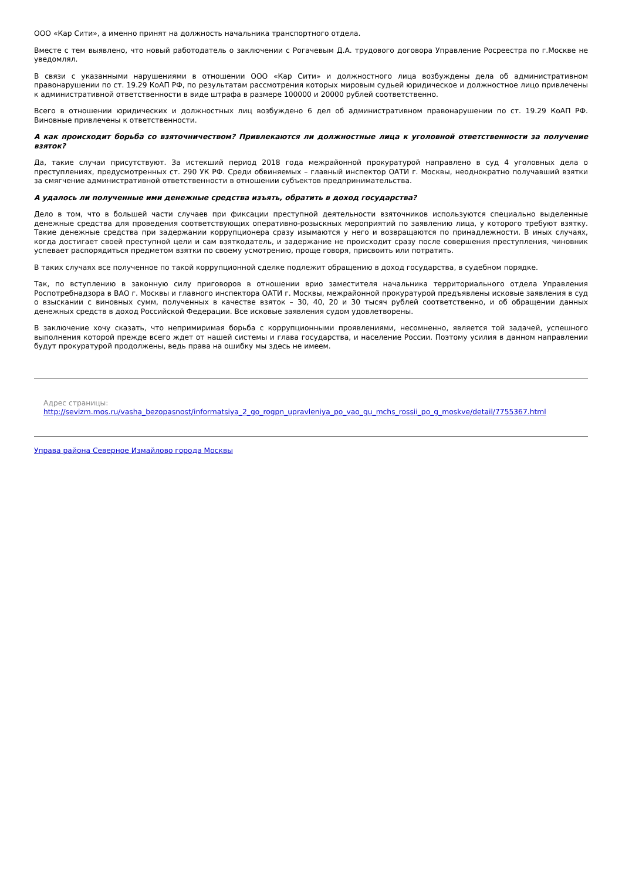ООО «Кар Сити», а именно принят на должность начальника транспортного отдела.
Вместе с тем выявлено, что новый работодатель о заключении с Рогачевым Д.А. трудового договора Управление Росреестра по г.Москве не уведомлял.
В связи с указанными нарушениями в отношении ООО «Кар Сити» и должностного лица возбуждены дела об административном правонарушении по ст. 19.29 КоАП РФ, по результатам рассмотрения которых мировым судьей юридическое и должностное лицо привлечены к административной ответственности в виде штрафа в размере 100000 и 20000 рублей соответственно.
Всего в отношении юридических и должностных лиц возбуждено 6 дел об административном правонарушении по ст. 19.29 КоАП РФ. Виновные привлечены к ответственности.
А как происходит борьба со взяточничеством? Привлекаются ли должностные лица к уголовной ответственности за получение взяток?
Да, такие случаи присутствуют. За истекший период 2018 года межрайонной прокуратурой направлено в суд 4 уголовных дела о преступлениях, предусмотренных ст. 290 УК РФ. Среди обвиняемых – главный инспектор ОАТИ г. Москвы, неоднократно получавший взятки за смягчение административной ответственности в отношении субъектов предпринимательства.
А удалось ли полученные ими денежные средства изъять, обратить в доход государства?
Дело в том, что в большей части случаев при фиксации преступной деятельности взяточников используются специально выделенные денежные средства для проведения соответствующих оперативно-розыскных мероприятий по заявлению лица, у которого требуют взятку. Такие денежные средства при задержании коррупционера сразу изымаются у него и возвращаются по принадлежности. В иных случаях, когда достигает своей преступной цели и сам взяткодатель, и задержание не происходит сразу после совершения преступления, чиновник успевает распорядиться предметом взятки по своему усмотрению, проще говоря, присвоить или потратить.
В таких случаях все полученное по такой коррупционной сделке подлежит обращению в доход государства, в судебном порядке.
Так, по вступлению в законную силу приговоров в отношении врио заместителя начальника территориального отдела Управления Роспотребнадзора в ВАО г. Москвы и главного инспектора ОАТИ г. Москвы, межрайонной прокуратурой предъявлены исковые заявления в суд о взыскании с виновных сумм, полученных в качестве взяток – 30, 40, 20 и 30 тысяч рублей соответственно, и об обращении данных денежных средств в доход Российской Федерации. Все исковые заявления судом удовлетворены.
В заключение хочу сказать, что непримиримая борьба с коррупционными проявлениями, несомненно, является той задачей, успешного выполнения которой прежде всего ждет от нашей системы и глава государства, и население России. Поэтому усилия в данном направлении будут прокуратурой продолжены, ведь права на ошибку мы здесь не имеем.
Адрес страницы:
http://sevizm.mos.ru/vasha_bezopasnost/informatsiya_2_go_rogpn_upravleniya_po_vao_gu_mchs_rossii_po_g_moskve/detail/7755367.html
Управа района Северное Измайлово города Москвы